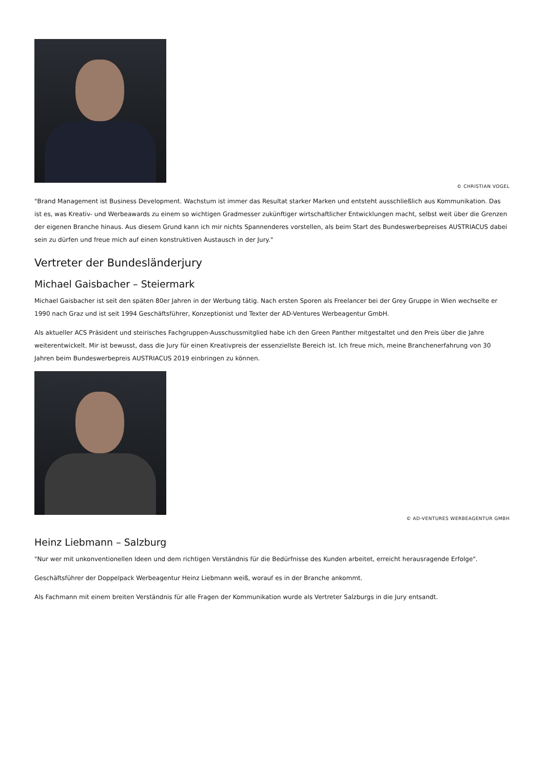© CHRISTIAN VOGEL
"Brand Management ist Business Development. Wachstum ist immer das Resultat starker Marken und entsteht ausschließlich aus Kommunikation. Das ist es, was Kreativ- und Werbeawards zu einem so wichtigen Gradmesser zukünftiger wirtschaftlicher Entwicklungen macht, selbst weit über die Grenzen der eigenen Branche hinaus. Aus diesem Grund kann ich mir nichts Spannenderes vorstellen, als beim Start des Bundeswerbepreises AUSTRIACUS dabei sein zu dürfen und freue mich auf einen konstruktiven Austausch in der Jury."
Vertreter der Bundesländerjury
Michael Gaisbacher – Steiermark
Michael Gaisbacher ist seit den späten 80er Jahren in der Werbung tätig. Nach ersten Sporen als Freelancer bei der Grey Gruppe in Wien wechselte er 1990 nach Graz und ist seit 1994 Geschäftsführer, Konzeptionist und Texter der AD-Ventures Werbeagentur GmbH.
Als aktueller ACS Präsident und steirisches Fachgruppen-Ausschussmitglied habe ich den Green Panther mitgestaltet und den Preis über die Jahre weiterentwickelt. Mir ist bewusst, dass die Jury für einen Kreativpreis der essenziellste Bereich ist. Ich freue mich, meine Branchenerfahrung von 30 Jahren beim Bundeswerbepreis AUSTRIACUS 2019 einbringen zu können.
© AD-VENTURES WERBEAGENTUR GMBH
Heinz Liebmann – Salzburg
"Nur wer mit unkonventionellen Ideen und dem richtigen Verständnis für die Bedürfnisse des Kunden arbeitet, erreicht herausragende Erfolge".
Geschäftsführer der Doppelpack Werbeagentur Heinz Liebmann weiß, worauf es in der Branche ankommt.
Als Fachmann mit einem breiten Verständnis für alle Fragen der Kommunikation wurde als Vertreter Salzburgs in die Jury entsandt.